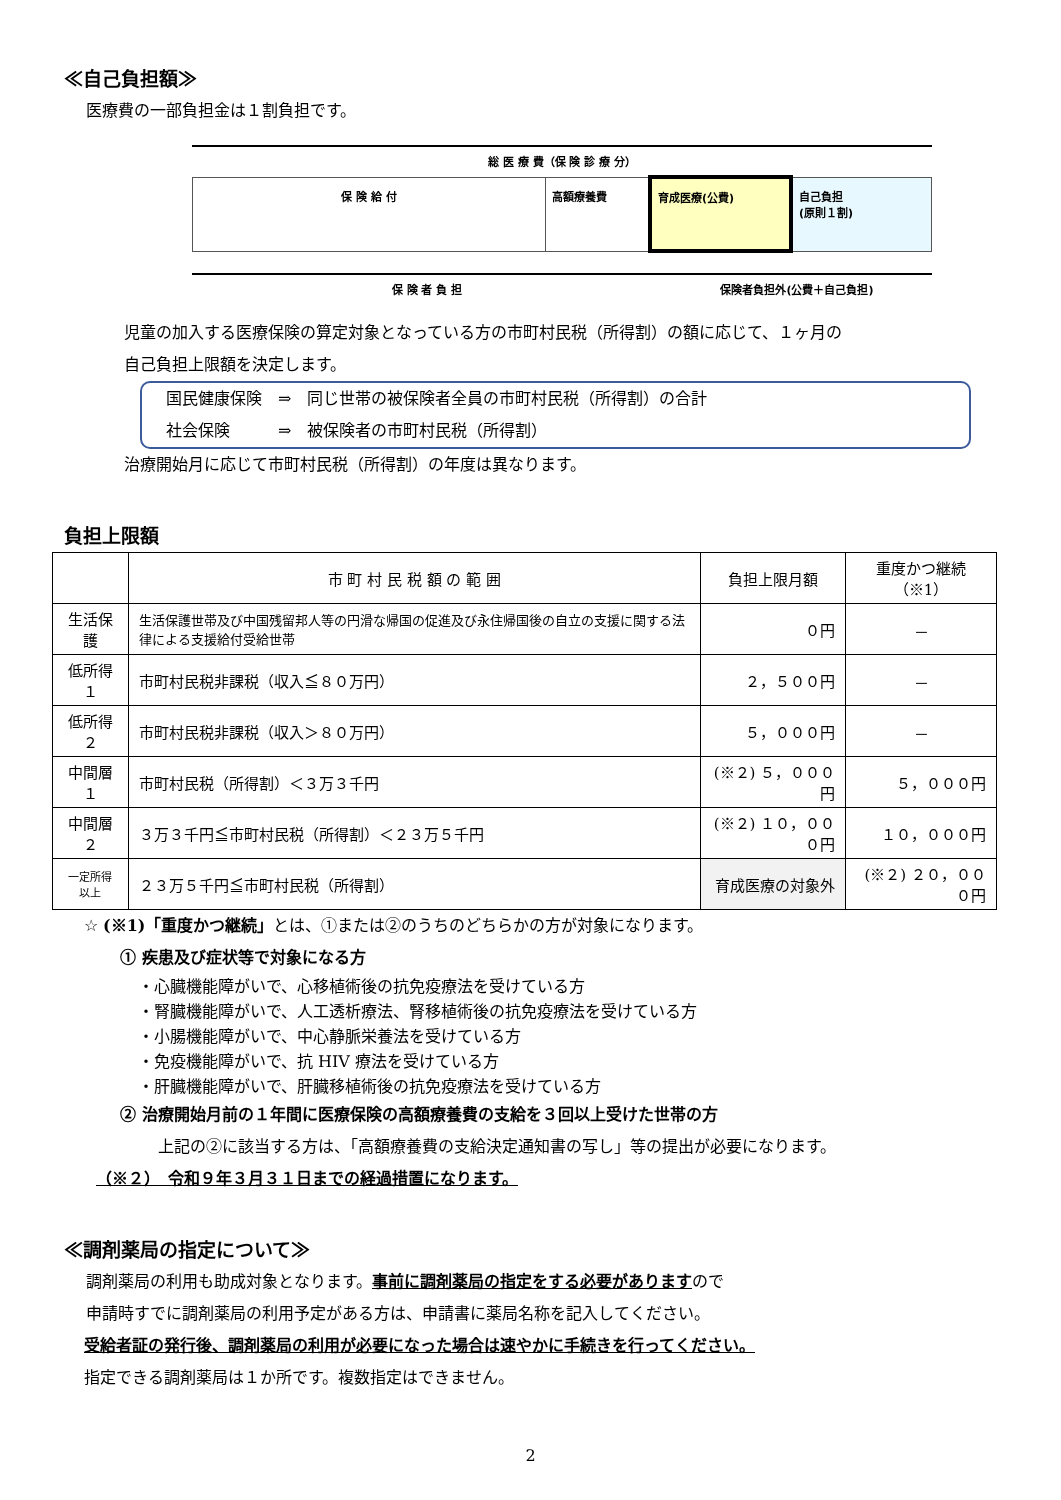≪自己負担額≫
医療費の一部負担金は１割負担です。
総 医 療 費（保 険 診 療 分）
| 保 険 給 付 | 高額療養費 | 育成医療(公費) | 自己負担 (原則１割) |
保 険 者 負 担 保険者負担外(公費＋自己負担)
児童の加入する医療保険の算定対象となっている方の市町村民税（所得割）の額に応じて、１ヶ月の
自己負担上限額を決定します。
国民健康保険　⇒　同じ世帯の被保険者全員の市町村民税（所得割）の合計
社会保険　　　⇒　被保険者の市町村民税（所得割）
治療開始月に応じて市町村民税（所得割）の年度は異なります。
負担上限額
| | 市 町 村 民 税 額 の 範 囲 | 負担上限月額 | 重度かつ継続（※1） |
| --- | --- | --- | --- |
| 生活保護 | 生活保護世帯及び中国残留邦人等の円滑な帰国の促進及び永住帰国後の自立の支援に関する法律による支援給付受給世帯 | ０円 | － |
| 低所得１ | 市町村民税非課税（収入≦８０万円） | ２，５００円 | － |
| 低所得２ | 市町村民税非課税（収入＞８０万円） | ５，０００円 | － |
| 中間層１ | 市町村民税（所得割）＜３万３千円 | (※２) ５，０００円 | ５，０００円 |
| 中間層２ | ３万３千円≦市町村民税（所得割）＜２３万５千円 | (※２) １０，０００円 | １０，０００円 |
| 一定所得以上 | ２３万５千円≦市町村民税（所得割） | 育成医療の対象外 | (※２) ２０，０００円 |
☆ (※1)「重度かつ継続」とは、①または②のうちのどちらかの方が対象になります。
① 疾患及び症状等で対象になる方
・心臓機能障がいで、心移植術後の抗免疫療法を受けている方
・腎臓機能障がいで、人工透析療法、腎移植術後の抗免疫療法を受けている方
・小腸機能障がいで、中心静脈栄養法を受けている方
・免疫機能障がいで、抗 HIV 療法を受けている方
・肝臓機能障がいで、肝臓移植術後の抗免疫療法を受けている方
② 治療開始月前の１年間に医療保険の高額療養費の支給を３回以上受けた世帯の方
上記の②に該当する方は、「高額療養費の支給決定通知書の写し」等の提出が必要になります。
（※２）　令和９年３月３１日までの経過措置になります。
≪調剤薬局の指定について≫
調剤薬局の利用も助成対象となります。事前に調剤薬局の指定をする必要がありますので
申請時すでに調剤薬局の利用予定がある方は、申請書に薬局名称を記入してください。
受給者証の発行後、調剤薬局の利用が必要になった場合は速やかに手続きを行ってください。
指定できる調剤薬局は１か所です。複数指定はできません。
2